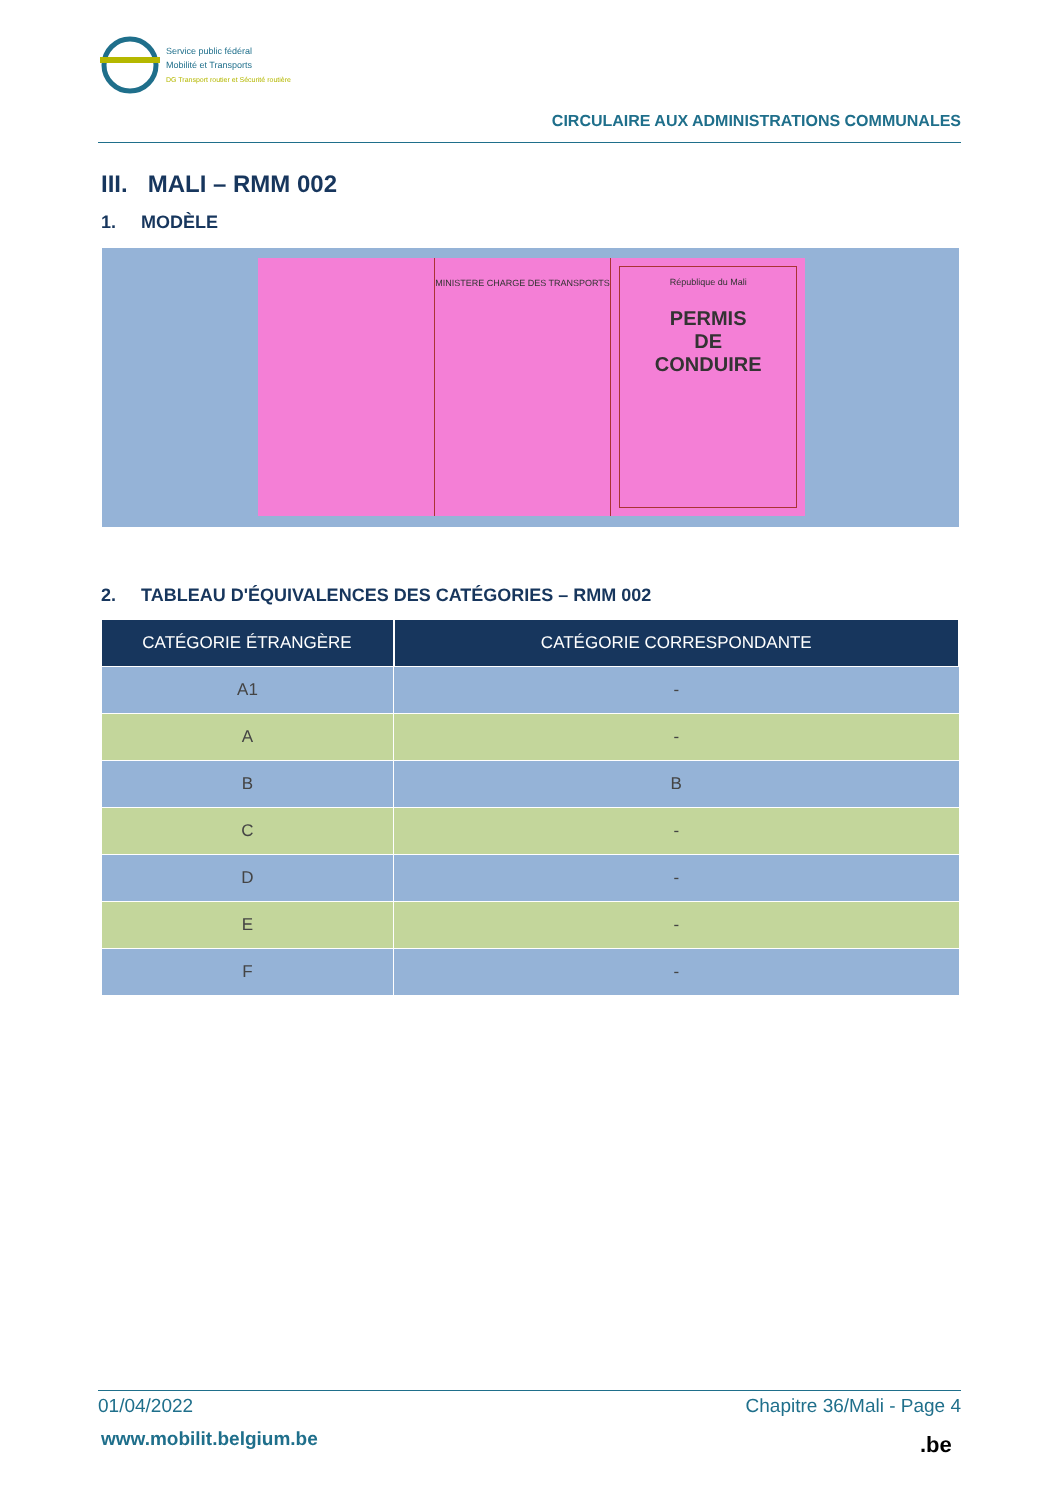Service public fédéral
Mobilité et Transports
DG Transport routier et Sécurité routière
CIRCULAIRE AUX ADMINISTRATIONS COMMUNALES
III. MALI – RMM 002
1. MODÈLE
MINISTERE CHARGE DES TRANSPORTS
République du Mali
PERMIS
DE
CONDUIRE
2. TABLEAU D'ÉQUIVALENCES DES CATÉGORIES – RMM 002
| CATÉGORIE ÉTRANGÈRE | CATÉGORIE CORRESPONDANTE |
| --- | --- |
| A1 | - |
| A | - |
| B | B |
| C | - |
| D | - |
| E | - |
| F | - |
01/04/2022 Chapitre 36/Mali - Page 4
www.mobilit.belgium.be .be